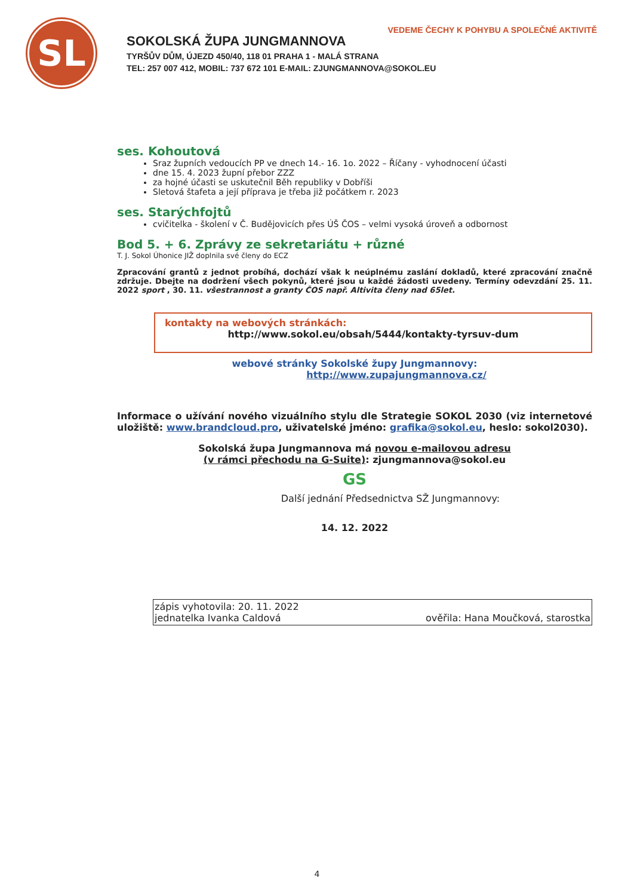VEDEME ČECHY K POHYBU A SPOLEČNÉ AKTIVITĚ
SL
SOKOLSKÁ ŽUPA JUNGMANNOVA
TYRŠŮV DŮM, ÚJEZD 450/40, 118 01 PRAHA 1 - MALÁ STRANA
TEL: 257 007 412, MOBIL: 737 672 101 E-MAIL: ZJUNGMANNOVA@SOKOL.EU
ses. Kohoutová
Sraz župních vedoucích PP ve dnech 14.- 16. 1o. 2022 – Říčany - vyhodnocení účasti
dne 15. 4. 2023 župní přebor ZZZ
za hojné účasti se uskutečnil Běh republiky v Dobříši
Sletová štafeta a její příprava je třeba již počátkem r. 2023
ses. Starýchfojtů
cvičitelka - školení v Č. Budějovicích přes ÚŠ ČOS – velmi vysoká úroveň a odbornost
Bod 5. + 6. Zprávy ze sekretariátu + různé
T. J. Sokol Úhonice JIŽ doplnila své členy do ECZ
Zpracování grantů z jednot probíhá, dochází však k neúplnému zaslání dokladů, které zpracování značně zdržuje. Dbejte na dodržení všech pokynů, které jsou u každé žádosti uvedeny. Termíny odevzdání 25. 11. 2022 sport , 30. 11. všestrannost a granty ČOS např. Altivita členy nad 65let.
kontakty na webových stránkách:
http://www.sokol.eu/obsah/5444/kontakty-tyrsuv-dum
webové stránky Sokolské župy Jungmannovy:
http://www.zupajungmannova.cz/
Informace o užívání nového vizuálního stylu dle Strategie SOKOL 2030 (viz internetové uložiště: www.brandcloud.pro, uživatelské jméno: grafika@sokol.eu, heslo: sokol2030).
Sokolská župa Jungmannova má novou e-mailovou adresu
(v rámci přechodu na G-Suite): zjungmannova@sokol.eu
GS
Další jednání Předsednictva SŽ Jungmannovy:
14. 12. 2022
zápis vyhotovila: 20. 11. 2022
jednatelka Ivanka Caldová ověřila: Hana Moučková, starostka
4